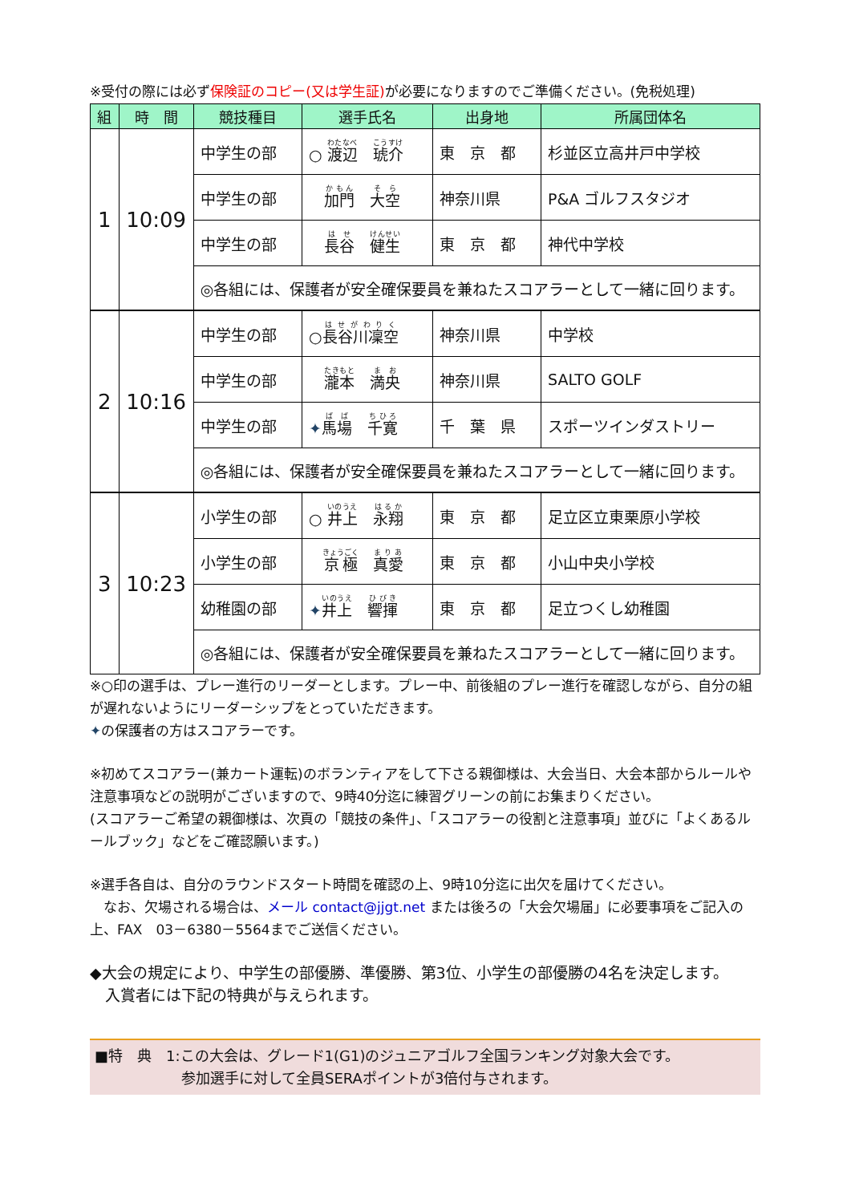※受付の際には必ず保険証のコピー(又は学生証) が必要になりますのでご準備ください。(免税処理)
| 組 | 時 間 | 競技種目 | 選手氏名 | 出身地 | 所属団体名 |
| --- | --- | --- | --- | --- | --- |
| 1 | 10:09 | 中学生の部 | ○ 渡辺 琥介 | 東 京 都 | 杉並区立高井戸中学校 |
| | | 中学生の部 | 加門 大空 | 神奈川県 | P&A ゴルフスタジオ |
| | | 中学生の部 | 長谷 健生 | 東 京 都 | 神代中学校 |
| | | ◎各組には、保護者が安全確保要員を兼ねたスコアラーとして一緒に回ります。 | | | |
| 2 | 10:16 | 中学生の部 | ○ 長谷川凜空 | 神奈川県 | 中学校 |
| | | 中学生の部 | 瀧本 満央 | 神奈川県 | SALTO GOLF |
| | | 中学生の部 | ✦ 馬場 千寛 | 千 葉 県 | スポーツインダストリー |
| | | ◎各組には、保護者が安全確保要員を兼ねたスコアラーとして一緒に回ります。 | | | |
| 3 | 10:23 | 小学生の部 | ○ 井上 永翔 | 東 京 都 | 足立区立東栗原小学校 |
| | | 小学生の部 | 京極 真愛 | 東 京 都 | 小山中央小学校 |
| | | 幼稚園の部 | ✦ 井上 響揮 | 東 京 都 | 足立つくし幼稚園 |
| | | ◎各組には、保護者が安全確保要員を兼ねたスコアラーとして一緒に回ります。 | | | |
※○印の選手は、プレー進行のリーダーとします。プレー中、前後組のプレー進行を確認しながら、自分の組が遅れないようにリーダーシップをとっていただきます。
✦の保護者の方はスコアラーです。
※初めてスコアラー(兼カート運転)のボランティアをして下さる親御様は、大会当日、大会本部からルールや注意事項などの説明がございますので、9時40分迄に練習グリーンの前にお集まりください。
(スコアラーご希望の親御様は、次頁の「競技の条件」、「スコアラーの役割と注意事項」並びに「よくあるルールブック」などをご確認願います。)
※選手各自は、自分のラウンドスタート時間を確認の上、9時10分迄に出欠を届けてください。
　なお、欠場される場合は、メール contact@jjgt.net または後ろの「大会欠場届」に必要事項をご記入の上、FAX　03－6380－5564までご送信ください。
◆大会の規定により、中学生の部優勝、準優勝、第3位、小学生の部優勝の4名を決定します。
　入賞者には下記の特典が与えられます。
■特　典　1:この大会は、グレード1(G1)のジュニアゴルフ全国ランキング対象大会です。
　　　　　　参加選手に対して全員SERAポイントが3倍付与されます。